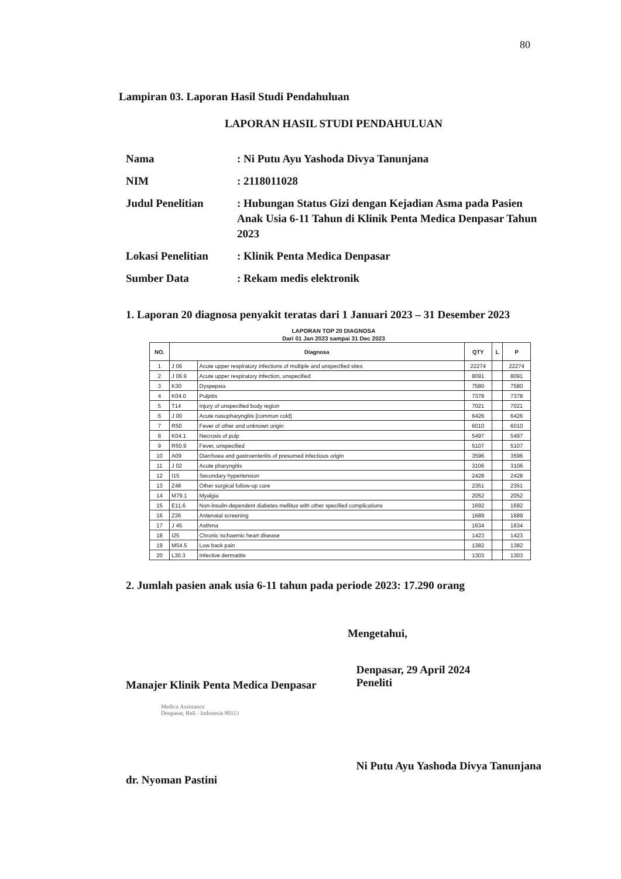80
Lampiran 03. Laporan Hasil Studi Pendahuluan
LAPORAN HASIL STUDI PENDAHULUAN
| Nama | : Ni Putu Ayu Yashoda Divya Tanunjana |
| NIM | : 2118011028 |
| Judul Penelitian | : Hubungan Status Gizi dengan Kejadian Asma pada Pasien Anak Usia 6-11 Tahun di Klinik Penta Medica Denpasar Tahun 2023 |
| Lokasi Penelitian | : Klinik Penta Medica Denpasar |
| Sumber Data | : Rekam medis elektronik |
1. Laporan 20 diagnosa penyakit teratas dari 1 Januari 2023 – 31 Desember 2023
LAPORAN TOP 20 DIAGNOSA
Dari 01 Jan 2023 sampai 31 Dec 2023
| NO. | Diagnosa | | QTY | L | P |
| --- | --- | --- | --- | --- | --- |
| 1 | J 06 | Acute upper respiratory infections of multiple and unspecified sites | 22274 | | 22274 |
| 2 | J 06.9 | Acute upper respiratory infection, unspecified | 8091 | | 8091 |
| 3 | K30 | Dyspepsia | 7580 | | 7580 |
| 4 | K04.0 | Pulpitis | 7378 | | 7378 |
| 5 | T14 | Injury of unspecified body region | 7021 | | 7021 |
| 6 | J 00 | Acute nasopharyngitis [common cold] | 6426 | | 6426 |
| 7 | R50 | Fever of other and unknown origin | 6010 | | 6010 |
| 8 | K04.1 | Necrosis of pulp | 5497 | | 5497 |
| 9 | R50.9 | Fever, unspecified | 5107 | | 5107 |
| 10 | A09 | Diarrhoea and gastroenteritis of presumed infectious origin | 3596 | | 3596 |
| 11 | J 02 | Acute pharyngitis | 3106 | | 3106 |
| 12 | I15 | Secondary hypertension | 2428 | | 2428 |
| 13 | Z48 | Other surgical follow-up care | 2351 | | 2351 |
| 14 | M79.1 | Myalgia | 2052 | | 2052 |
| 15 | E11.6 | Non-insulin-dependent diabetes mellitus with other specified complications | 1692 | | 1692 |
| 16 | Z36 | Antenatal screening | 1689 | | 1689 |
| 17 | J 45 | Asthma | 1634 | | 1634 |
| 18 | I25 | Chronic ischaemic heart disease | 1423 | | 1423 |
| 19 | M54.5 | Low back pain | 1382 | | 1382 |
| 20 | L30.3 | Infective dermatitis | 1303 | | 1303 |
2. Jumlah pasien anak usia 6-11 tahun pada periode 2023: 17.290 orang
Mengetahui,
Manajer Klinik Penta Medica Denpasar
Medica Assistance
Denpasar, Bali - Indonesia 80113
dr. Nyoman Pastini
Denpasar, 29 April 2024
Peneliti
Ni Putu Ayu Yashoda Divya Tanunjana